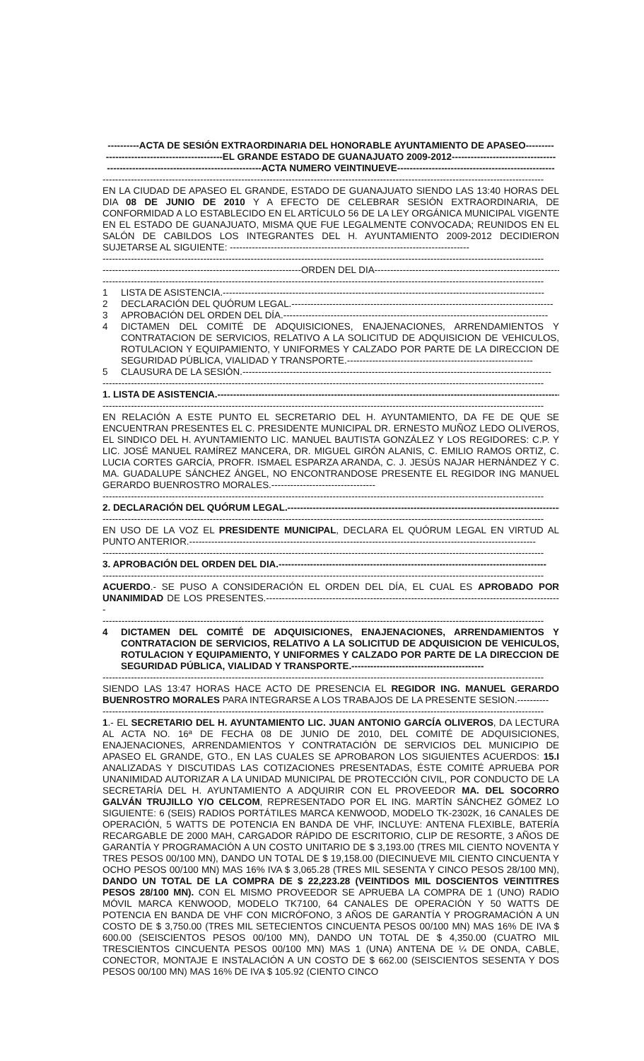----------ACTA DE SESIÓN EXTRAORDINARIA DEL HONORABLE AYUNTAMIENTO DE APASEO---------
-------------------------------------EL GRANDE ESTADO DE GUANAJUATO 2009-2012---------------------------------
-------------------------------------------------ACTA NUMERO VEINTINUEVE--------------------------------------------------
--------------------------------------------------------------------------------------------------------------------------------------------
EN LA CIUDAD DE APASEO EL GRANDE, ESTADO DE GUANAJUATO SIENDO LAS 13:40 HORAS DEL DIA 08 DE JUNIO DE 2010 Y A EFECTO DE CELEBRAR SESIÓN EXTRAORDINARIA, DE CONFORMIDAD A LO ESTABLECIDO EN EL ARTÍCULO 56 DE LA LEY ORGÁNICA MUNICIPAL VIGENTE EN EL ESTADO DE GUANAJUATO, MISMA QUE FUE LEGALMENTE CONVOCADA; REUNIDOS EN EL SALÓN DE CABILDOS LOS INTEGRANTES DEL H. AYUNTAMIENTO 2009-2012 DECIDIERON SUJETARSE AL SIGUIENTE: ----------------------------------------------------------------------------
--------------------------------------------------------------------------------------------------------------------------------------------
---------------------------------------------------------------ORDEN DEL DIA------------------------------------------------------------
--------------------------------------------------------------------------------------------------------------------------------------------
1 LISTA DE ASISTENCIA.------------------------------------------------------------------------------------------------------
2 DECLARACIÓN DEL QUÓRUM LEGAL.-----------------------------------------------------------------------------------
3 APROBACIÓN DEL ORDEN DEL DÍA.------------------------------------------------------------------------------------
4 DICTAMEN DEL COMITÉ DE ADQUISICIONES, ENAJENACIONES, ARRENDAMIENTOS Y CONTRATACION DE SERVICIOS, RELATIVO A LA SOLICITUD DE ADQUISICION DE VEHICULOS, ROTULACION Y EQUIPAMIENTO, Y UNIFORMES Y CALZADO POR PARTE DE LA DIRECCION DE SEGURIDAD PÚBLICA, VIALIDAD Y TRANSPORTE.-----------------------------------------------------------
5 CLAUSURA DE LA SESIÓN.--------------------------------------------------------------------------------------------------
--------------------------------------------------------------------------------------------------------------------------------------------
1. LISTA DE ASISTENCIA.---------------------------------------------------------------------------------------------------------------
--------------------------------------------------------------------------------------------------------------------------------------------
EN RELACIÓN A ESTE PUNTO EL SECRETARIO DEL H. AYUNTAMIENTO, DA FE DE QUE SE ENCUENTRAN PRESENTES EL C. PRESIDENTE MUNICIPAL DR. ERNESTO MUÑOZ LEDO OLIVEROS, EL SINDICO DEL H. AYUNTAMIENTO LIC. MANUEL BAUTISTA GONZÁLEZ Y LOS REGIDORES: C.P. Y LIC. JOSÉ MANUEL RAMÍREZ MANCERA, DR. MIGUEL GIRÓN ALANIS, C. EMILIO RAMOS ORTIZ, C. LUCIA CORTES GARCÍA, PROFR. ISMAEL ESPARZA ARANDA, C. J. JESÚS NAJAR HERNÁNDEZ Y C. MA. GUADALUPE SÁNCHEZ ÁNGEL, NO ENCONTRANDOSE PRESENTE EL REGIDOR ING MANUEL GERARDO BUENROSTRO MORALES.---------------------------------
--------------------------------------------------------------------------------------------------------------------------------------------
2. DECLARACIÓN DEL QUÓRUM LEGAL.---------------------------------------------------------------------------------------
--------------------------------------------------------------------------------------------------------------------------------------------
EN USO DE LA VOZ EL PRESIDENTE MUNICIPAL, DECLARA EL QUÓRUM LEGAL EN VIRTUD AL PUNTO ANTERIOR.--------------------------------------------------------------------------------------------------------------
--------------------------------------------------------------------------------------------------------------------------------------------
3. APROBACIÓN DEL ORDEN DEL DIA.-------------------------------------------------------------------------------------
--------------------------------------------------------------------------------------------------------------------------------------------
ACUERDO.- SE PUSO A CONSIDERACIÓN EL ORDEN DEL DÍA, EL CUAL ES APROBADO POR UNANIMIDAD DE LOS PRESENTES.----------------------------------------------------------------------------------------------
--------------------------------------------------------------------------------------------------------------------------------------------
4 DICTAMEN DEL COMITÉ DE ADQUISICIONES, ENAJENACIONES, ARRENDAMIENTOS Y CONTRATACION DE SERVICIOS, RELATIVO A LA SOLICITUD DE ADQUISICION DE VEHICULOS, ROTULACION Y EQUIPAMIENTO, Y UNIFORMES Y CALZADO POR PARTE DE LA DIRECCION DE SEGURIDAD PÚBLICA, VIALIDAD Y TRANSPORTE.------------------------------------------
--------------------------------------------------------------------------------------------------------------------------------------------
SIENDO LAS 13:47 HORAS HACE ACTO DE PRESENCIA EL REGIDOR ING. MANUEL GERARDO BUENROSTRO MORALES PARA INTEGRARSE A LOS TRABAJOS DE LA PRESENTE SESION.----------
--------------------------------------------------------------------------------------------------------------------------------------------
1.- EL SECRETARIO DEL H. AYUNTAMIENTO LIC. JUAN ANTONIO GARCÍA OLIVEROS, DA LECTURA AL ACTA NO. 16ª DE FECHA 08 DE JUNIO DE 2010, DEL COMITÉ DE ADQUISICIONES, ENAJENACIONES, ARRENDAMIENTOS Y CONTRATACIÓN DE SERVICIOS DEL MUNICIPIO DE APASEO EL GRANDE, GTO., EN LAS CUALES SE APROBARON LOS SIGUIENTES ACUERDOS: 15.I ANALIZADAS Y DISCUTIDAS LAS COTIZACIONES PRESENTADAS, ÉSTE COMITÉ APRUEBA POR UNANIMIDAD AUTORIZAR A LA UNIDAD MUNICIPAL DE PROTECCIÓN CIVIL, POR CONDUCTO DE LA SECRETARÍA DEL H. AYUNTAMIENTO A ADQUIRIR CON EL PROVEEDOR MA. DEL SOCORRO GALVÁN TRUJILLO Y/O CELCOM, REPRESENTADO POR EL ING. MARTÍN SÁNCHEZ GÓMEZ LO SIGUIENTE: 6 (SEIS) RADIOS PORTÁTILES MARCA KENWOOD, MODELO TK-2302K, 16 CANALES DE OPERACIÓN, 5 WATTS DE POTENCIA EN BANDA DE VHF, INCLUYE: ANTENA FLEXIBLE, BATERÍA RECARGABLE DE 2000 MAH, CARGADOR RÁPIDO DE ESCRITORIO, CLIP DE RESORTE, 3 AÑOS DE GARANTÍA Y PROGRAMACIÓN A UN COSTO UNITARIO DE $ 3,193.00 (TRES MIL CIENTO NOVENTA Y TRES PESOS 00/100 MN), DANDO UN TOTAL DE $ 19,158.00 (DIECINUEVE MIL CIENTO CINCUENTA Y OCHO PESOS 00/100 MN) MAS 16% IVA $ 3,065.28 (TRES MIL SESENTA Y CINCO PESOS 28/100 MN), DANDO UN TOTAL DE LA COMPRA DE $ 22,223.28 (VEINTIDOS MIL DOSCIENTOS VEINTITRES PESOS 28/100 MN). CON EL MISMO PROVEEDOR SE APRUEBA LA COMPRA DE 1 (UNO) RADIO MÓVIL MARCA KENWOOD, MODELO TK7100, 64 CANALES DE OPERACIÓN Y 50 WATTS DE POTENCIA EN BANDA DE VHF CON MICRÓFONO, 3 AÑOS DE GARANTÍA Y PROGRAMACIÓN A UN COSTO DE $ 3,750.00 (TRES MIL SETECIENTOS CINCUENTA PESOS 00/100 MN) MAS 16% DE IVA $ 600.00 (SEISCIENTOS PESOS 00/100 MN), DANDO UN TOTAL DE $ 4,350.00 (CUATRO MIL TRESCIENTOS CINCUENTA PESOS 00/100 MN) MAS 1 (UNA) ANTENA DE ¼ DE ONDA, CABLE, CONECTOR, MONTAJE E INSTALACIÓN A UN COSTO DE $ 662.00 (SEISCIENTOS SESENTA Y DOS PESOS 00/100 MN) MAS 16% DE IVA $ 105.92 (CIENTO CINCO